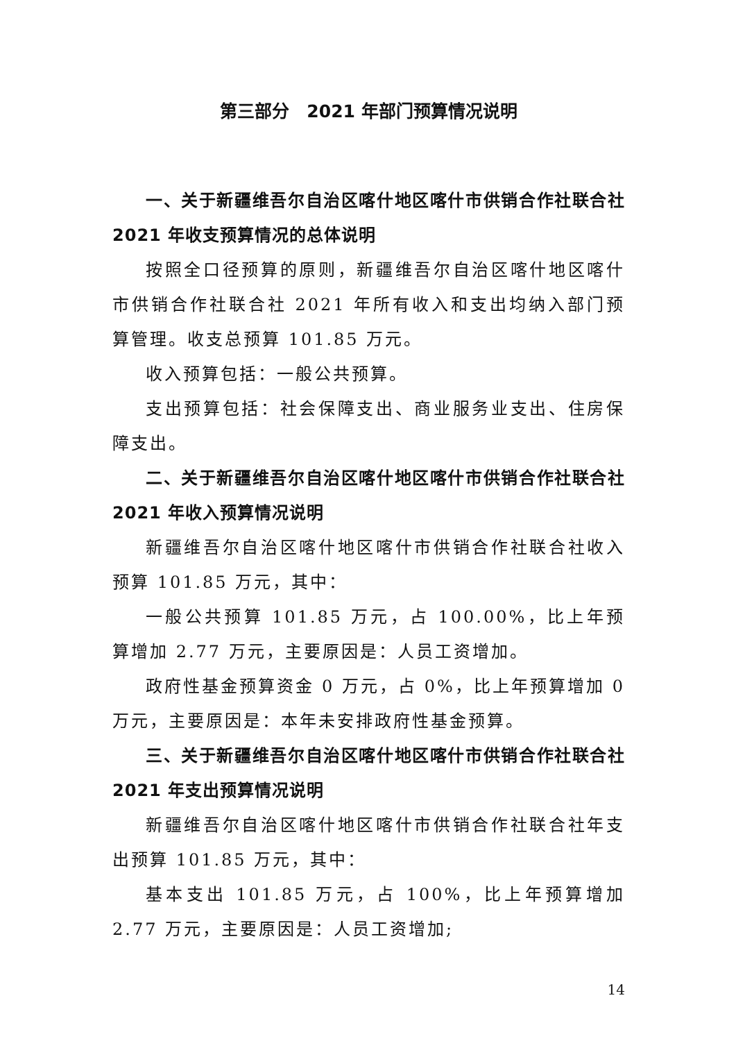第三部分　2021 年部门预算情况说明
一、关于新疆维吾尔自治区喀什地区喀什市供销合作社联合社 2021 年收支预算情况的总体说明
按照全口径预算的原则，新疆维吾尔自治区喀什地区喀什市供销合作社联合社 2021 年所有收入和支出均纳入部门预算管理。收支总预算 101.85 万元。
收入预算包括：一般公共预算。
支出预算包括：社会保障支出、商业服务业支出、住房保障支出。
二、关于新疆维吾尔自治区喀什地区喀什市供销合作社联合社 2021 年收入预算情况说明
新疆维吾尔自治区喀什地区喀什市供销合作社联合社收入预算 101.85 万元，其中：
一般公共预算 101.85 万元，占 100.00%，比上年预算增加 2.77 万元，主要原因是：人员工资增加。
政府性基金预算资金 0 万元，占 0%，比上年预算增加 0 万元，主要原因是：本年未安排政府性基金预算。
三、关于新疆维吾尔自治区喀什地区喀什市供销合作社联合社 2021 年支出预算情况说明
新疆维吾尔自治区喀什地区喀什市供销合作社联合社年支出预算 101.85 万元，其中：
基本支出 101.85 万元，占 100%，比上年预算增加 2.77 万元，主要原因是：人员工资增加;
14